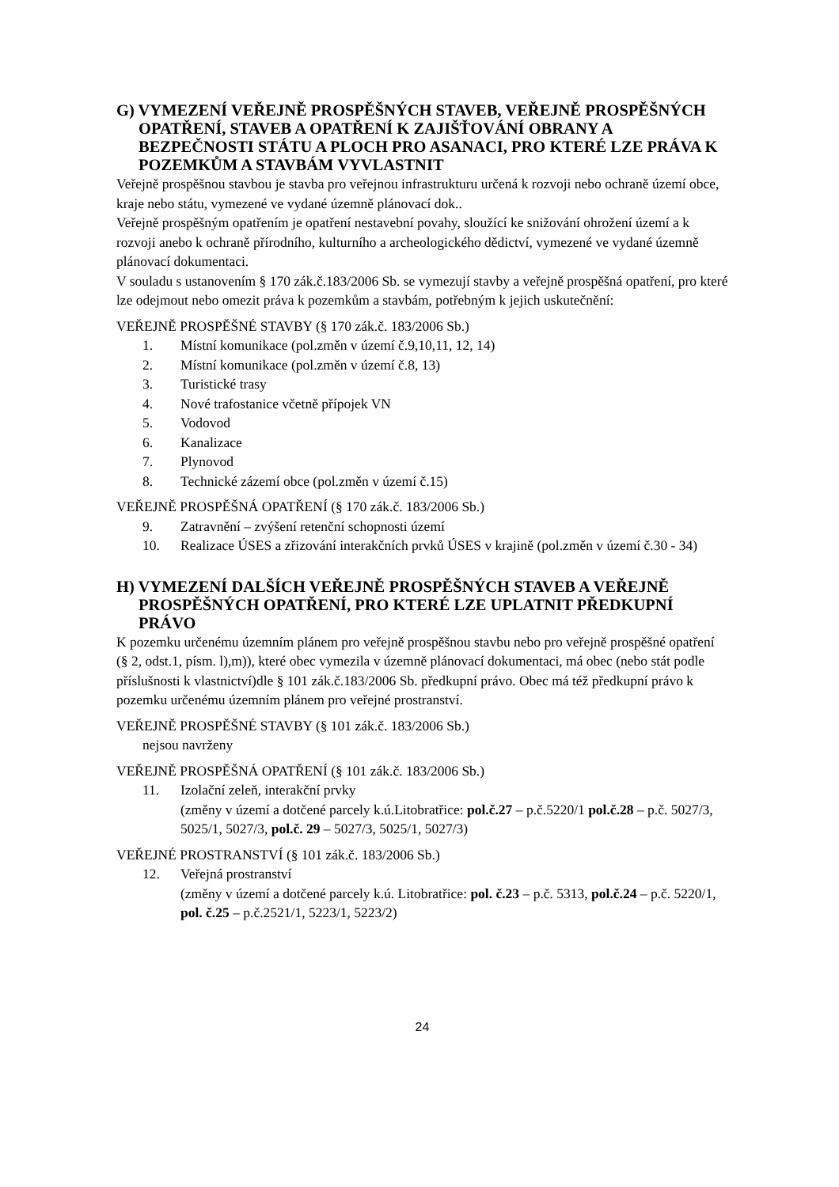G) VYMEZENÍ VEŘEJNĚ PROSPĚŠNÝCH STAVEB, VEŘEJNĚ PROSPĚŠNÝCH OPATŘENÍ, STAVEB A OPATŘENÍ K ZAJIŠŤOVÁNÍ OBRANY A BEZPEČNOSTI STÁTU A PLOCH PRO ASANACI, PRO KTERÉ LZE PRÁVA K POZEMKŮM A STAVBÁM VYVLASTNIT
Veřejně prospěšnou stavbou je stavba pro veřejnou infrastrukturu určená k rozvoji nebo ochraně území obce, kraje nebo státu, vymezené ve vydané územně plánovací dok..
Veřejně prospěšným opatřením je opatření nestavební povahy, sloužící ke snižování ohrožení území a k rozvoji anebo k ochraně přírodního, kulturního a archeologického dědictví, vymezené ve vydané územně plánovací dokumentaci.
V souladu s ustanovením § 170 zák.č.183/2006 Sb. se vymezují stavby a veřejně prospěšná opatření, pro které lze odejmout nebo omezit práva k pozemkům a stavbám, potřebným k jejich uskutečnění:
VEŘEJNĚ PROSPĚŠNÉ STAVBY (§ 170 zák.č. 183/2006 Sb.)
1. Místní komunikace (pol.změn v území č.9,10,11, 12, 14)
2. Místní komunikace (pol.změn v území č.8, 13)
3. Turistické trasy
4. Nové trafostanice včetně přípojek VN
5. Vodovod
6. Kanalizace
7. Plynovod
8. Technické zázemí obce (pol.změn v území č.15)
VEŘEJNĚ PROSPĚŠNÁ OPATŘENÍ (§ 170 zák.č. 183/2006 Sb.)
9. Zatravnění – zvýšení retenční schopnosti území
10. Realizace ÚSES a zřizování interakčních prvků ÚSES v krajině (pol.změn v území č.30 - 34)
H) VYMEZENÍ DALŠÍCH VEŘEJNĚ PROSPĚŠNÝCH STAVEB A VEŘEJNĚ PROSPĚŠNÝCH OPATŘENÍ, PRO KTERÉ LZE UPLATNIT PŘEDKUPNÍ PRÁVO
K pozemku určenému územním plánem pro veřejně prospěšnou stavbu nebo pro veřejně prospěšné opatření (§ 2, odst.1, písm. l),m)), které obec vymezila v územně plánovací dokumentaci, má obec (nebo stát podle příslušnosti k vlastnictví)dle § 101 zák.č.183/2006 Sb. předkupní právo. Obec má též předkupní právo k pozemku určenému územním plánem pro veřejné prostranství.
VEŘEJNĚ PROSPĚŠNÉ STAVBY (§ 101 zák.č. 183/2006 Sb.)
nejsou navrženy
VEŘEJNĚ PROSPĚŠNÁ OPATŘENÍ (§ 101 zák.č. 183/2006 Sb.)
11. Izolační zeleň, interakční prvky
(změny v území a dotčené parcely k.ú.Litobratřice: pol.č.27 – p.č.5220/1 pol.č.28 – p.č. 5027/3, 5025/1, 5027/3, pol.č. 29 – 5027/3, 5025/1, 5027/3)
VEŘEJNÉ PROSTRANSTVÍ (§ 101 zák.č. 183/2006 Sb.)
12. Veřejná prostranství
(změny v území a dotčené parcely k.ú. Litobratřice: pol. č.23 – p.č. 5313, pol.č.24 – p.č. 5220/1, pol. č.25 – p.č.2521/1, 5223/1, 5223/2)
24